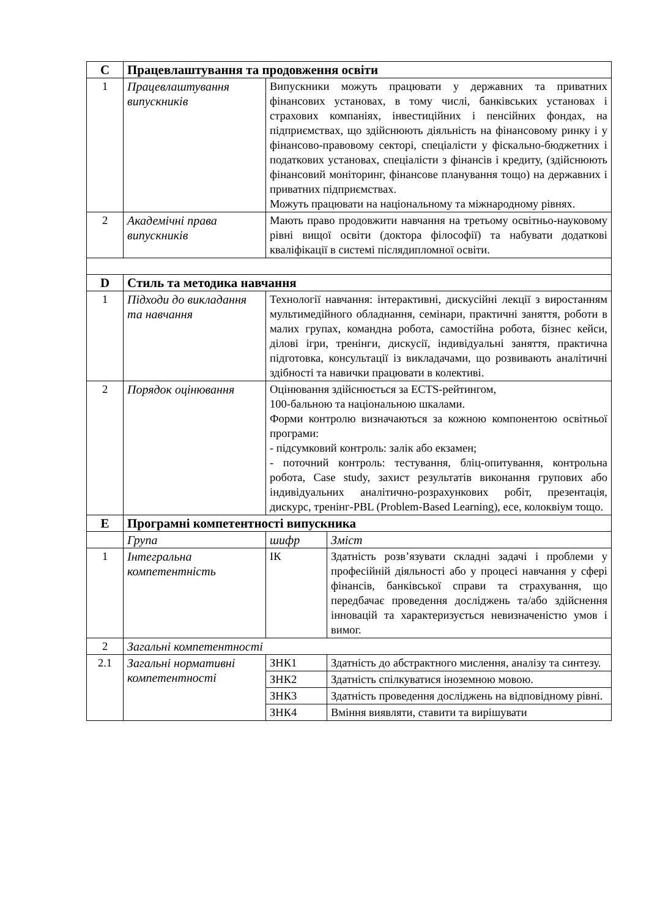| C | Працевлаштування та продовження освіти | | |
| 1 | Працевлаштування випускників | Випускники можуть працювати у державних та приватних фінансових установах, в тому числі, банківських установах і страхових компаніях, інвестиційних і пенсійних фондах, на підприємствах, що здійснюють діяльність на фінансовому ринку і у фінансово-правовому секторі, спеціалісти у фіскально-бюджетних і податкових установах, спеціалісти з фінансів і кредиту, (здійснюють фінансовий моніторинг, фінансове планування тощо) на державних і приватних підприємствах. Можуть працювати на національному та міжнародному рівнях. | |
| 2 | Академічні права випускників | Мають право продовжити навчання на третьому освітньо-науковому рівні вищої освіти (доктора філософії) та набувати додаткові кваліфікації в системі післядипломної освіти. | |
| D | Стиль та методика навчання | | |
| 1 | Підходи до викладання та навчання | Технології навчання: інтерактивні, дискусійні лекції з виростанням мультимедійного обладнання, семінари, практичні заняття, роботи в малих групах, командна робота, самостійна робота, бізнес кейси, ділові ігри, тренінги, дискусії, індивідуальні заняття, практична підготовка, консультації із викладачами, що розвивають аналітичні здібності та навички працювати в колективі. | |
| 2 | Порядок оцінювання | Оцінювання здійснюється за ECTS-рейтингом, 100-бальною та національною шкалами. Форми контролю визначаються за кожною компонентою освітньої програми: - підсумковий контроль: залік або екзамен; - поточний контроль: тестування, бліц-опитування, контрольна робота, Case study, захист результатів виконання групових або індивідуальних аналітично-розрахункових робіт, презентація, дискурс, тренінг-PBL (Problem-Based Learning), есе, колоквіум тощо. | |
| E | Програмні компетентності випускника | | |
| | Група | шифр | Зміст |
| 1 | Інтегральна компетентність | ІК | Здатність розв’язувати складні задачі і проблеми у професійній діяльності або у процесі навчання у сфері фінансів, банківської справи та страхування, що передбачає проведення досліджень та/або здійснення інновацій та характеризується невизначеністю умов і вимог. |
| 2 | Загальні компетентності | | |
| 2.1 | Загальні нормативні компетентності | ЗНК1 | Здатність до абстрактного мислення, аналізу та синтезу. |
| | | ЗНК2 | Здатність спілкуватися іноземною мовою. |
| | | ЗНК3 | Здатність проведення досліджень на відповідному рівні. |
| | | ЗНК4 | Вміння виявляти, ставити та вирішувати |